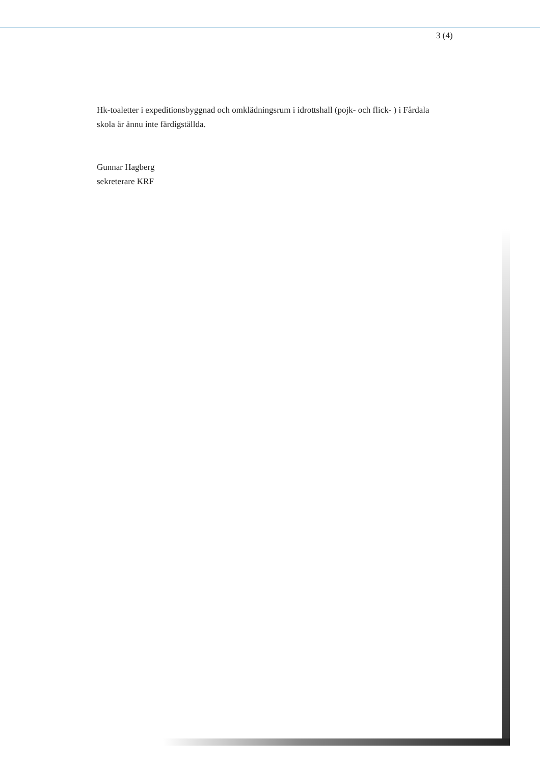3 (4)
Hk-toaletter i expeditionsbyggnad och omklädningsrum i idrottshall (pojk- och flick- ) i Fårdala skola är ännu inte färdigställda.
Gunnar Hagberg
sekreterare KRF